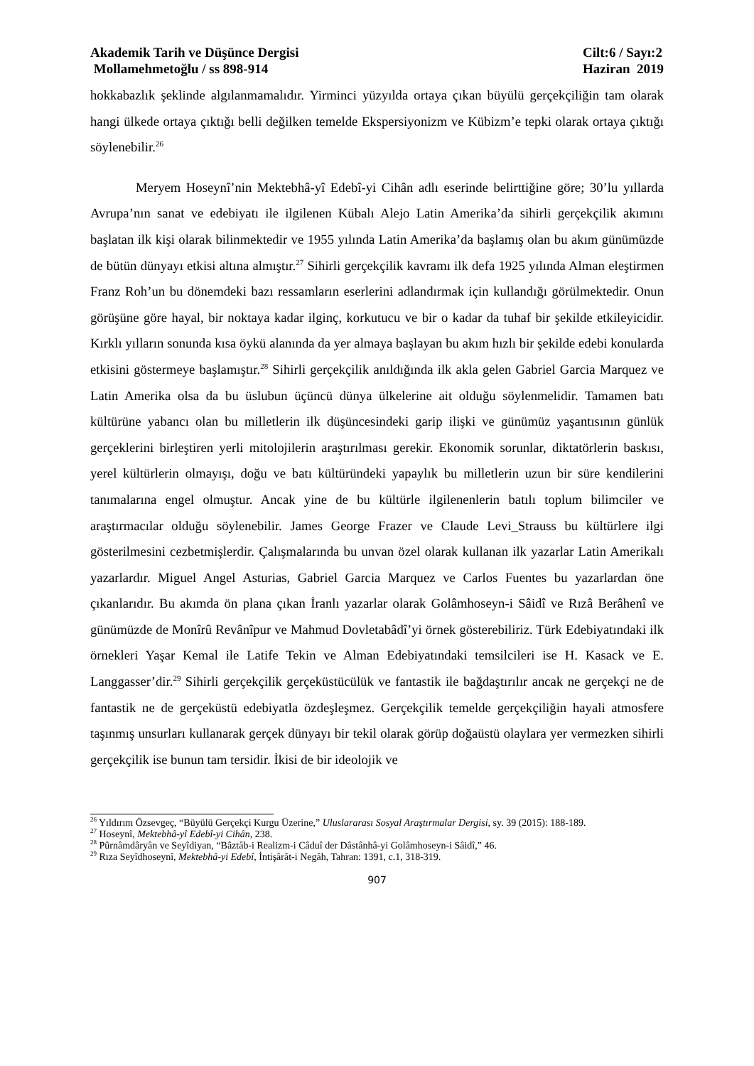Akademik Tarih ve Düşünce Dergisi
Mollamehmetoğlu / ss 898-914
Cilt:6 / Sayı:2
Haziran 2019
hokkabazlık şeklinde algılanmamalıdır. Yirminci yüzyılda ortaya çıkan büyülü gerçekçiliğin tam olarak hangi ülkede ortaya çıktığı belli değilken temelde Ekspersiyonizm ve Kübizm’e tepki olarak ortaya çıktığı söylenebilir.<sup>26</sup>
Meryem Hoseynî’nin Mektebhâ-yî Edebî-yi Cihân adlı eserinde belirttiğine göre; 30’lu yıllarda Avrupa’nın sanat ve edebiyatı ile ilgilenen Kübalı Alejo Latin Amerika’da sihirli gerçekçilik akımını başlatan ilk kişi olarak bilinmektedir ve 1955 yılında Latin Amerika’da başlamış olan bu akım günümüzde de bütün dünyayı etkisi altına almıştır.<sup>27</sup> Sihirli gerçekçilik kavramı ilk defa 1925 yılında Alman eleştirmen Franz Roh’un bu dönemdeki bazı ressamların eserlerini adlandırmak için kullandığı görülmektedir. Onun görüşüne göre hayal, bir noktaya kadar ilginç, korkutucu ve bir o kadar da tuhaf bir şekilde etkileyicidir. Kırklı yılların sonunda kısa öykü alanında da yer almaya başlayan bu akım hızlı bir şekilde edebi konularda etkisini göstermeye başlamıştır.<sup>28</sup> Sihirli gerçekçilik anıldığında ilk akla gelen Gabriel Garcia Marquez ve Latin Amerika olsa da bu üslubun üçüncü dünya ülkelerine ait olduğu söylenmelidir. Tamamen batı kültürüne yabancı olan bu milletlerin ilk düşüncesindeki garip ilişki ve günümüz yaşantısının günlük gerçeklerini birleştiren yerli mitolojilerin araştırılması gerekir. Ekonomik sorunlar, diktatörlerin baskısı, yerel kültürlerin olmayışı, doğu ve batı kültüründeki yapaylık bu milletlerin uzun bir süre kendilerini tanımalarına engel olmuştur. Ancak yine de bu kültürle ilgilenenlerin batılı toplum bilimciler ve araştırmacılar olduğu söylenebilir. James George Frazer ve Claude Levi_Strauss bu kültürlere ilgi gösterilmesini cezbetmişlerdir. Çalışmalarında bu unvan özel olarak kullanan ilk yazarlar Latin Amerikalı yazarlardır. Miguel Angel Asturias, Gabriel Garcia Marquez ve Carlos Fuentes bu yazarlardan öne çıkanlarıdır. Bu akımda ön plana çıkan İranlı yazarlar olarak Golâmhoseyn-i Sâidî ve Rızâ Berâhenî ve günümüzde de Monîrû Revânîpur ve Mahmud Dovletabâdî’yi örnek gösterebiliriz. Türk Edebiyatındaki ilk örnekleri Yaşar Kemal ile Latife Tekin ve Alman Edebiyatındaki temsilcileri ise H. Kasack ve E. Langgasser’dir.<sup>29</sup> Sihirli gerçekçilik gerçeküstücülük ve fantastik ile bağdaştırılır ancak ne gerçekçi ne de fantastik ne de gerçeküstü edebiyatla özdeşleşmez. Gerçekçilik temelde gerçekçiliğin hayali atmosfere taşınmış unsurları kullanarak gerçek dünyayı bir tekil olarak görüp doğaüstü olaylara yer vermezken sihirli gerçekçilik ise bunun tam tersidir. İkisi de bir ideolojik ve
<sup>26</sup> Yıldırım Özsevgeç, “Büyülü Gerçekçi Kurgu Üzerine,” Uluslararası Sosyal Araştırmalar Dergisi, sy. 39 (2015): 188-189.
<sup>27</sup> Hoseynî, Mektebhâ-yî Edebî-yi Cihân, 238.
<sup>28</sup> Pûrnâmdâryân ve Seyîdiyan, “Bâztâb-i Realizm-i Câduî der Dâstânhâ-yi Golâmhoseyn-i Sâidî,” 46.
<sup>29</sup> Rıza Seyîdhoseynî, Mektebhâ-yi Edebî, İntişârât-i Negâh, Tahran: 1391, c.1, 318-319.
907